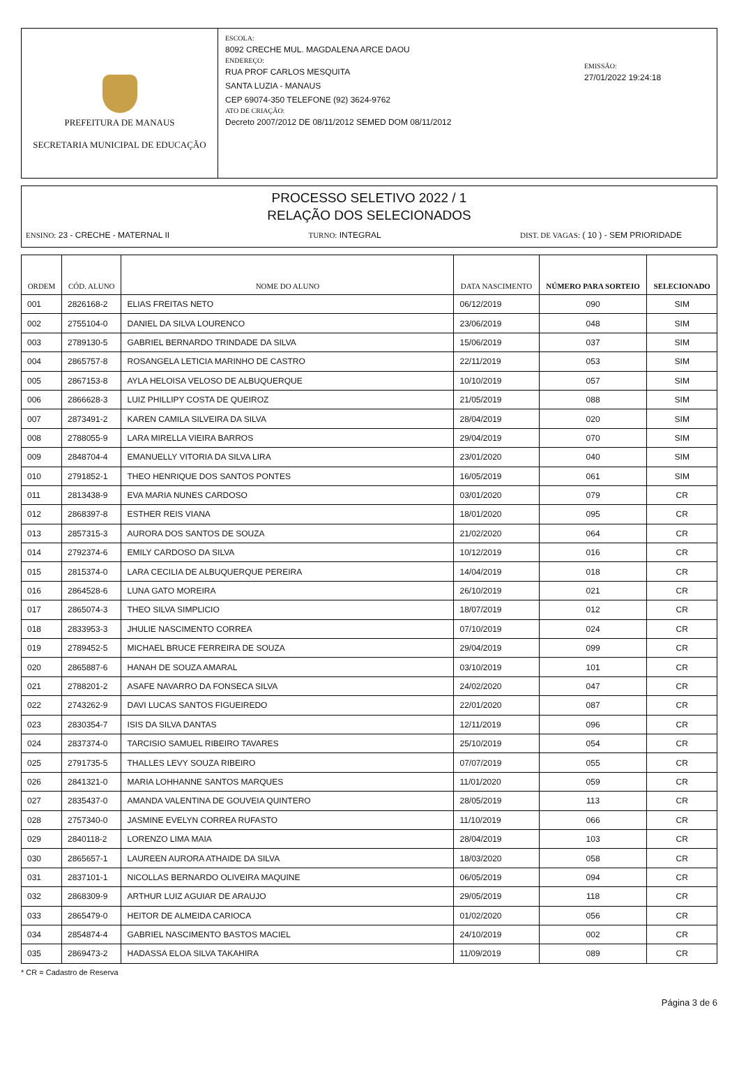PREFEITURA DE MANAUS
SECRETARIA MUNICIPAL DE EDUCAÇÃO
ESCOLA:
8092 CRECHE MUL. MAGDALENA ARCE DAOU
ENDEREÇO:
RUA PROF CARLOS MESQUITA
SANTA LUZIA - MANAUS
CEP 69074-350 TELEFONE (92) 3624-9762
ATO DE CRIAÇÃO:
Decreto 2007/2012 DE 08/11/2012 SEMED DOM 08/11/2012
EMISSÃO:
27/01/2022 19:24:18
PROCESSO SELETIVO 2022 / 1
RELAÇÃO DOS SELECIONADOS
ENSINO: 23 - CRECHE - MATERNAL II TURNO: INTEGRAL DIST. DE VAGAS: ( 10 ) - SEM PRIORIDADE
| ORDEM | CÓD. ALUNO | NOME DO ALUNO | DATA NASCIMENTO | NÚMERO PARA SORTEIO | SELECIONADO |
| --- | --- | --- | --- | --- | --- |
| 001 | 2826168-2 | ELIAS FREITAS NETO | 06/12/2019 | 090 | SIM |
| 002 | 2755104-0 | DANIEL DA SILVA LOURENCO | 23/06/2019 | 048 | SIM |
| 003 | 2789130-5 | GABRIEL BERNARDO TRINDADE DA SILVA | 15/06/2019 | 037 | SIM |
| 004 | 2865757-8 | ROSANGELA LETICIA MARINHO DE CASTRO | 22/11/2019 | 053 | SIM |
| 005 | 2867153-8 | AYLA HELOISA VELOSO DE ALBUQUERQUE | 10/10/2019 | 057 | SIM |
| 006 | 2866628-3 | LUIZ PHILLIPY COSTA DE QUEIROZ | 21/05/2019 | 088 | SIM |
| 007 | 2873491-2 | KAREN CAMILA SILVEIRA DA SILVA | 28/04/2019 | 020 | SIM |
| 008 | 2788055-9 | LARA MIRELLA VIEIRA BARROS | 29/04/2019 | 070 | SIM |
| 009 | 2848704-4 | EMANUELLY VITORIA DA SILVA LIRA | 23/01/2020 | 040 | SIM |
| 010 | 2791852-1 | THEO HENRIQUE DOS SANTOS PONTES | 16/05/2019 | 061 | SIM |
| 011 | 2813438-9 | EVA MARIA NUNES CARDOSO | 03/01/2020 | 079 | CR |
| 012 | 2868397-8 | ESTHER REIS VIANA | 18/01/2020 | 095 | CR |
| 013 | 2857315-3 | AURORA DOS SANTOS DE SOUZA | 21/02/2020 | 064 | CR |
| 014 | 2792374-6 | EMILY CARDOSO DA SILVA | 10/12/2019 | 016 | CR |
| 015 | 2815374-0 | LARA CECILIA DE ALBUQUERQUE PEREIRA | 14/04/2019 | 018 | CR |
| 016 | 2864528-6 | LUNA GATO MOREIRA | 26/10/2019 | 021 | CR |
| 017 | 2865074-3 | THEO SILVA SIMPLICIO | 18/07/2019 | 012 | CR |
| 018 | 2833953-3 | JHULIE NASCIMENTO CORREA | 07/10/2019 | 024 | CR |
| 019 | 2789452-5 | MICHAEL BRUCE FERREIRA DE SOUZA | 29/04/2019 | 099 | CR |
| 020 | 2865887-6 | HANAH DE SOUZA AMARAL | 03/10/2019 | 101 | CR |
| 021 | 2788201-2 | ASAFE NAVARRO DA FONSECA SILVA | 24/02/2020 | 047 | CR |
| 022 | 2743262-9 | DAVI LUCAS SANTOS FIGUEIREDO | 22/01/2020 | 087 | CR |
| 023 | 2830354-7 | ISIS DA SILVA DANTAS | 12/11/2019 | 096 | CR |
| 024 | 2837374-0 | TARCISIO SAMUEL RIBEIRO TAVARES | 25/10/2019 | 054 | CR |
| 025 | 2791735-5 | THALLES LEVY SOUZA RIBEIRO | 07/07/2019 | 055 | CR |
| 026 | 2841321-0 | MARIA LOHHANNE SANTOS MARQUES | 11/01/2020 | 059 | CR |
| 027 | 2835437-0 | AMANDA VALENTINA DE GOUVEIA QUINTERO | 28/05/2019 | 113 | CR |
| 028 | 2757340-0 | JASMINE EVELYN CORREA RUFASTO | 11/10/2019 | 066 | CR |
| 029 | 2840118-2 | LORENZO LIMA MAIA | 28/04/2019 | 103 | CR |
| 030 | 2865657-1 | LAUREEN AURORA ATHAIDE DA SILVA | 18/03/2020 | 058 | CR |
| 031 | 2837101-1 | NICOLLAS BERNARDO OLIVEIRA MAQUINE | 06/05/2019 | 094 | CR |
| 032 | 2868309-9 | ARTHUR LUIZ AGUIAR DE ARAUJO | 29/05/2019 | 118 | CR |
| 033 | 2865479-0 | HEITOR DE ALMEIDA CARIOCA | 01/02/2020 | 056 | CR |
| 034 | 2854874-4 | GABRIEL NASCIMENTO BASTOS MACIEL | 24/10/2019 | 002 | CR |
| 035 | 2869473-2 | HADASSA ELOA SILVA TAKAHIRA | 11/09/2019 | 089 | CR |
* CR = Cadastro de Reserva
Página 3 de 6